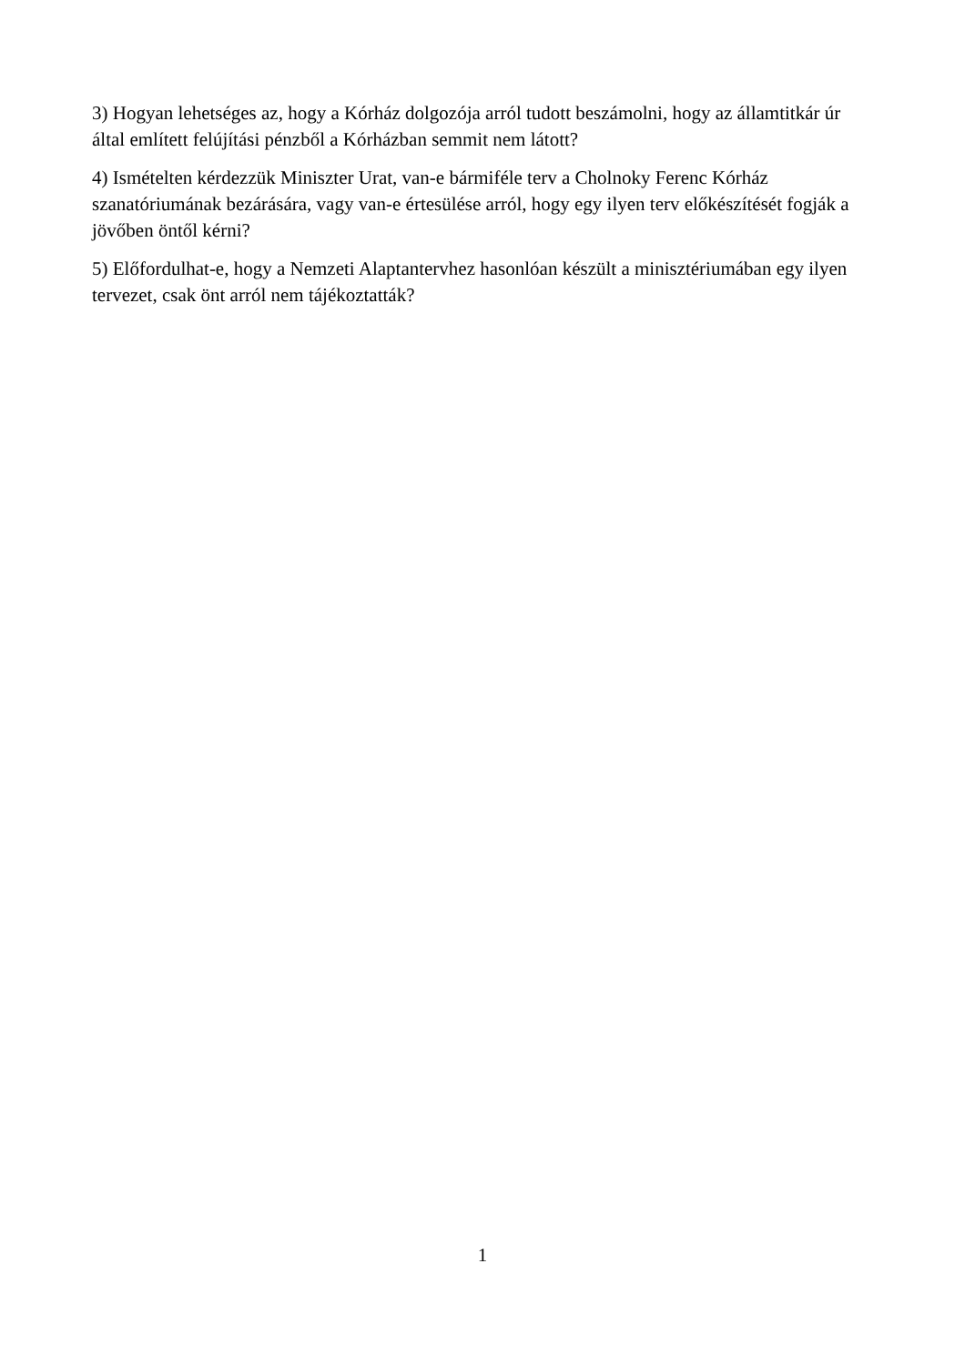3) Hogyan lehetséges az, hogy a Kórház dolgozója arról tudott beszámolni, hogy az államtitkár úr által említett felújítási pénzből a Kórházban semmit nem látott?
4) Ismételten kérdezzük Miniszter Urat, van-e bármiféle terv a Cholnoky Ferenc Kórház szanatóriumának bezárására, vagy van-e értesülése arról, hogy egy ilyen terv előkészítését fogják a jövőben öntől kérni?
5) Előfordulhat-e, hogy a Nemzeti Alaptantervhez hasonlóan készült a minisztériumában egy ilyen tervezet, csak önt arról nem tájékoztatták?
1